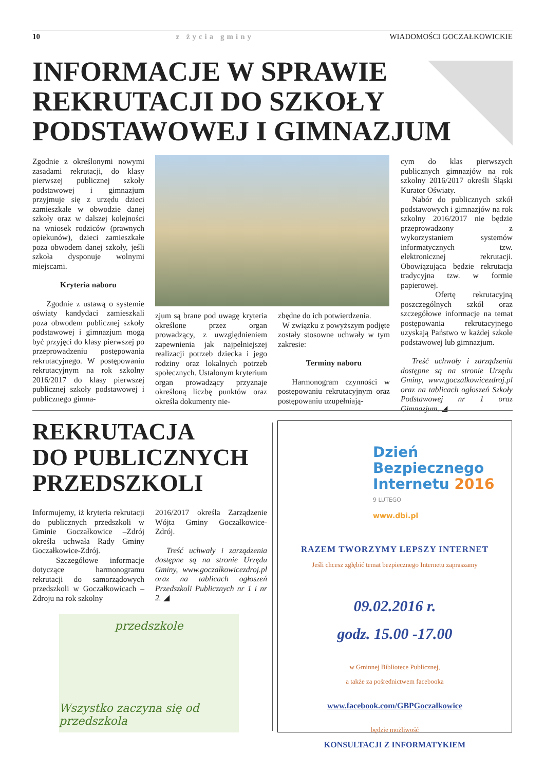10 z życia gminy WIADOMOŚCI GOCZAŁKOWICKIE
INFORMACJE W SPRAWIE REKRUTACJI DO SZKOŁY PODSTAWOWEJ I GIMNAZJUM
Zgodnie z określonymi nowymi zasadami rekrutacji, do klasy pierwszej publicznej szkoły podstawowej i gimnazjum przyjmuje się z urzędu dzieci zamieszkałe w obwodzie danej szkoły oraz w dalszej kolejności na wniosek rodziców (prawnych opiekunów), dzieci zamieszkałe poza obwodem danej szkoły, jeśli szkoła dysponuje wolnymi miejscami.
Kryteria naboru
Zgodnie z ustawą o systemie oświaty kandydaci zamieszkali poza obwodem publicznej szkoły podstawowej i gimnazjum mogą być przyjęci do klasy pierwszej po przeprowadzeniu postępowania rekrutacyjnego. W postępowaniu rekrutacyjnym na rok szkolny 2016/2017 do klasy pierwszej publicznej szkoły podstawowej i publicznego gimna-
zjum są brane pod uwagę kryteria określone przez organ prowadzący, z uwzględnieniem zapewnienia jak najpełniejszej realizacji potrzeb dziecka i jego rodziny oraz lokalnych potrzeb społecznych. Ustalonym kryterium organ prowadzący przyznaje określoną liczbę punktów oraz określa dokumenty nie-
zbędne do ich potwierdzenia.
W związku z powyższym podjęte zostały stosowne uchwały w tym zakresie:
Terminy naboru
Harmonogram czynności w postępowaniu rekrutacyjnym oraz postępowaniu uzupełniają-
cym do klas pierwszych publicznych gimnazjów na rok szkolny 2016/2017 określi Śląski Kurator Oświaty.
Nabór do publicznych szkół podstawowych i gimnazjów na rok szkolny 2016/2017 nie będzie przeprowadzony z wykorzystaniem systemów informatycznych tzw. elektronicznej rekrutacji. Obowiązująca będzie rekrutacja tradycyjna tzw. w formie papierowej.
Ofertę rekrutacyjną poszczególnych szkół oraz szczegółowe informacje na temat postępowania rekrutacyjnego uzyskają Państwo w każdej szkole podstawowej lub gimnazjum.
Treść uchwały i zarządzenia dostępne są na stronie Urzędu Gminy, www.goczalkowicezdroj.pl oraz na tablicach ogłoszeń Szkoły Podstawowej nr 1 oraz Gimnazjum. ◢
REKRUTACJA
DO PUBLICZNYCH
PRZEDSZKOLI
Informujemy, iż kryteria rekrutacji do publicznych przedszkoli w Gminie Goczałkowice –Zdrój określa uchwała Rady Gminy Goczałkowice-Zdrój.
Szczegółowe informacje dotyczące harmonogramu rekrutacji do samorządowych przedszkoli w Goczałkowicach –Zdroju na rok szkolny
2016/2017 określa Zarządzenie Wójta Gminy Goczałkowice-Zdrój.
Treść uchwały i zarządzenia dostępne są na stronie Urzędu Gminy, www.goczalkowicezdroj.pl oraz na tablicach ogłoszeń Przedszkoli Publicznych nr 1 i nr 2. ◢
przedszkole
Wszystko zaczyna się od przedszkola
Dzień
Bezpiecznego
Internetu 2016
9 LUTEGO
www.dbi.pl
RAZEM TWORZYMY LEPSZY INTERNET
Jeśli chcesz zgłębić temat bezpiecznego Internetu zapraszamy
09.02.2016 r.
godz. 15.00 -17.00
w Gminnej Bibliotece Publicznej,
a także za pośrednictwem facebooka
www.facebook.com/GBPGoczalkowice
będzie możliwość
KONSULTACJI Z INFORMATYKIEM